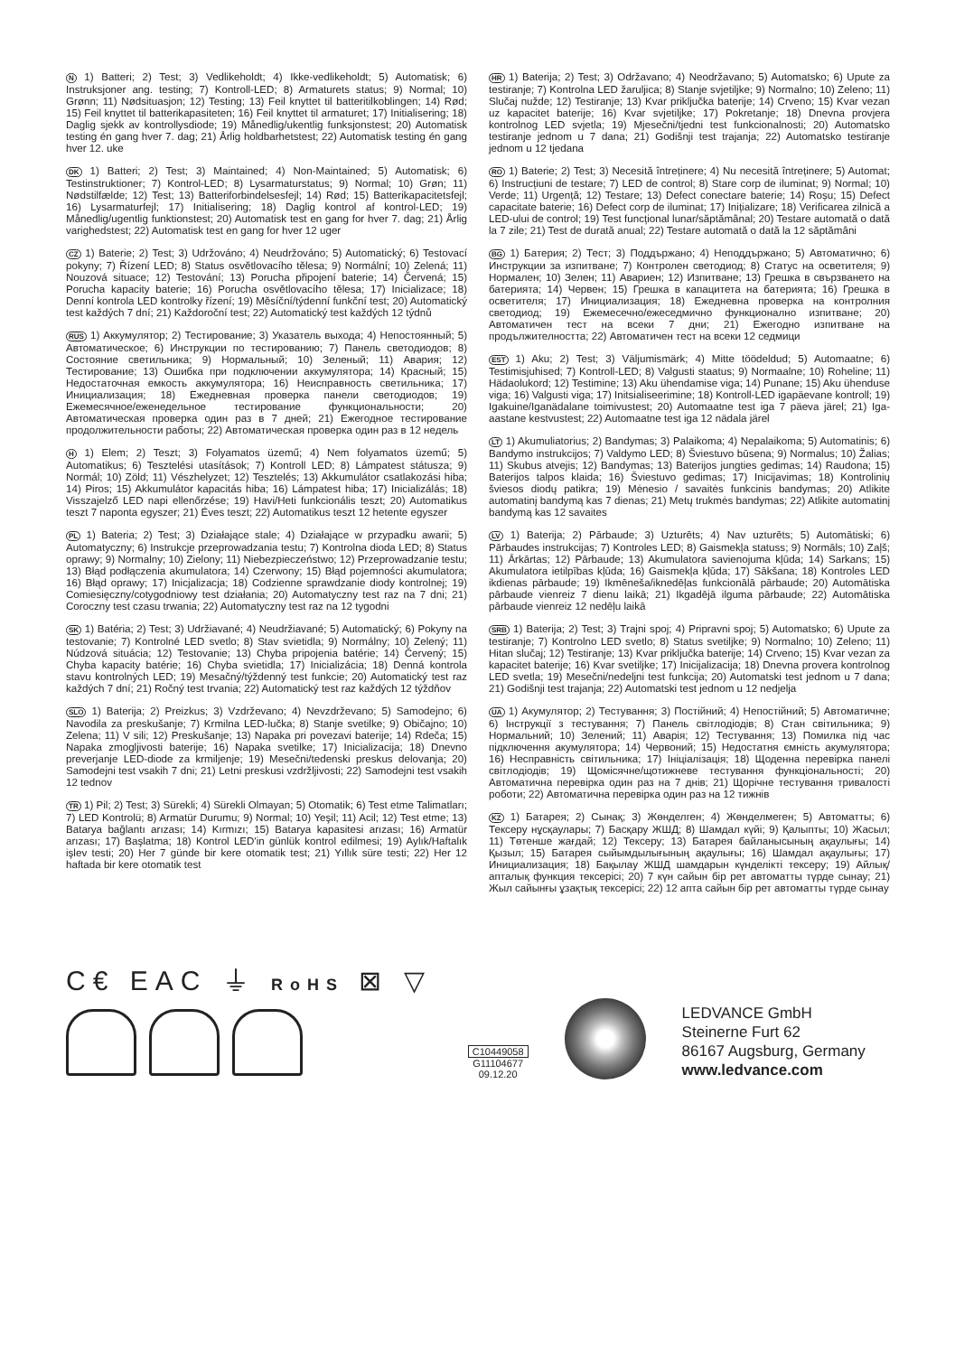N 1) Batteri; 2) Test; 3) Vedlikeholdt; 4) Ikke-vedlikeholdt; 5) Automatisk; 6) Instruksjoner ang. testing; 7) Kontroll-LED; 8) Armaturets status; 9) Normal; 10) Grønn; 11) Nødsituasjon; 12) Testing; 13) Feil knyttet til batteritilkoblingen; 14) Rød; 15) Feil knyttet til batterikapasiteten; 16) Feil knyttet til armaturet; 17) Initialisering; 18) Daglig sjekk av kontrollysdiode; 19) Månedlig/ukentlig funksjonstest; 20) Automatisk testing én gang hver 7. dag; 21) Årlig holdbarhetstest; 22) Automatisk testing én gang hver 12. uke
DK 1) Batteri; 2) Test; 3) Maintained; 4) Non-Maintained; 5) Automatisk; 6) Testinstruktioner; 7) Kontrol-LED; 8) Lysarmaturstatus; 9) Normal; 10) Grøn; 11) Nødstilfælde; 12) Test; 13) Batteriforbindelsesfejl; 14) Rød; 15) Batterikapacitetsfejl; 16) Lysarmaturfejl; 17) Initialisering; 18) Daglig kontrol af kontrol-LED; 19) Månedlig/ugentlig funktionstest; 20) Automatisk test en gang for hver 7. dag; 21) Årlig varighedstest; 22) Automatisk test en gang for hver 12 uger
CZ 1) Baterie; 2) Test; 3) Udržováno; 4) Neudržováno; 5) Automatický; 6) Testovací pokyny; 7) Řízení LED; 8) Status osvětlovacího tělesa; 9) Normální; 10) Zelená; 11) Nouzová situace; 12) Testování; 13) Porucha připojení baterie; 14) Červená; 15) Porucha kapacity baterie; 16) Porucha osvětlovacího tělesa; 17) Inicializace; 18) Denní kontrola LED kontrolky řízení; 19) Měsíční/týdenní funkční test; 20) Automatický test každých 7 dní; 21) Každoroční test; 22) Automatický test každých 12 týdnů
RUS 1) Аккумулятор; 2) Тестирование; 3) Указатель выхода; 4) Непостоянный; 5) Автоматическое; 6) Инструкции по тестированию; 7) Панель светодиодов; 8) Состояние светильника; 9) Нормальный; 10) Зеленый; 11) Авария; 12) Тестирование; 13) Ошибка при подключении аккумулятора; 14) Красный; 15) Недостаточная емкость аккумулятора; 16) Неисправность светильника; 17) Инициализация; 18) Ежедневная проверка панели светодиодов; 19) Ежемесячное/еженедельное тестирование функциональности; 20) Автоматическая проверка один раз в 7 дней; 21) Ежегодное тестирование продолжительности работы; 22) Автоматическая проверка один раз в 12 недель
H 1) Elem; 2) Teszt; 3) Folyamatos üzemű; 4) Nem folyamatos üzemű; 5) Automatikus; 6) Tesztelési utasítások; 7) Kontroll LED; 8) Lámpatest státusza; 9) Normál; 10) Zöld; 11) Vészhelyzet; 12) Tesztelés; 13) Akkumulátor csatlakozási hiba; 14) Piros; 15) Akkumulátor kapacitás hiba; 16) Lámpatest hiba; 17) Inicializálás; 18) Visszajelző LED napi ellenőrzése; 19) Havi/Heti funkcionális teszt; 20) Automatikus teszt 7 naponta egyszer; 21) Éves teszt; 22) Automatikus teszt 12 hetente egyszer
PL 1) Bateria; 2) Test; 3) Działające stale; 4) Działające w przypadku awarii; 5) Automatyczny; 6) Instrukcje przeprowadzania testu; 7) Kontrolna dioda LED; 8) Status oprawy; 9) Normalny; 10) Zielony; 11) Niebezpieczeństwo; 12) Przeprowadzanie testu; 13) Błąd podłączenia akumulatora; 14) Czerwony; 15) Błąd pojemności akumulatora; 16) Błąd oprawy; 17) Inicjalizacja; 18) Codzienne sprawdzanie diody kontrolnej; 19) Comiesięczny/cotygodniowy test działania; 20) Automatyczny test raz na 7 dni; 21) Coroczny test czasu trwania; 22) Automatyczny test raz na 12 tygodni
SK 1) Batéria; 2) Test; 3) Udržiavané; 4) Neudržiavané; 5) Automatický; 6) Pokyny na testovanie; 7) Kontrolné LED svetlo; 8) Stav svietidla; 9) Normálny; 10) Zelený; 11) Núdzová situácia; 12) Testovanie; 13) Chyba pripojenia batérie; 14) Červený; 15) Chyba kapacity batérie; 16) Chyba svietidla; 17) Inicializácia; 18) Denná kontrola stavu kontrolných LED; 19) Mesačný/týždenný test funkcie; 20) Automatický test raz každých 7 dní; 21) Ročný test trvania; 22) Automatický test raz každých 12 týždňov
SLO 1) Baterija; 2) Preizkus; 3) Vzdrževano; 4) Nevzdrževano; 5) Samodejno; 6) Navodila za preskušanje; 7) Krmilna LED-lučka; 8) Stanje svetilke; 9) Običajno; 10) Zelena; 11) V sili; 12) Preskušanje; 13) Napaka pri povezavi baterije; 14) Rdeča; 15) Napaka zmogljivosti baterije; 16) Napaka svetilke; 17) Inicializacija; 18) Dnevno preverjanje LED-diode za krmiljenje; 19) Mesečni/tedenski preskus delovanja; 20) Samodejni test vsakih 7 dni; 21) Letni preskusi vzdržljivosti; 22) Samodejni test vsakih 12 tednov
TR 1) Pil; 2) Test; 3) Sürekli; 4) Sürekli Olmayan; 5) Otomatik; 6) Test etme Talimatları; 7) LED Kontrolü; 8) Armatür Durumu; 9) Normal; 10) Yeşil; 11) Acil; 12) Test etme; 13) Batarya bağlantı arızası; 14) Kırmızı; 15) Batarya kapasitesi arızası; 16) Armatür arızası; 17) Başlatma; 18) Kontrol LED'in günlük kontrol edilmesi; 19) Aylık/Haftalık işlev testi; 20) Her 7 günde bir kere otomatik test; 21) Yıllık süre testi; 22) Her 12 haftada bir kere otomatik test
HR 1) Baterija; 2) Test; 3) Održavano; 4) Neodržavano; 5) Automatsko; 6) Upute za testiranje; 7) Kontrolna LED žaruljica; 8) Stanje svjetiljke; 9) Normalno; 10) Zeleno; 11) Slučaj nužde; 12) Testiranje; 13) Kvar priključka baterije; 14) Crveno; 15) Kvar vezan uz kapacitet baterije; 16) Kvar svjetiljke; 17) Pokretanje; 18) Dnevna provjera kontrolnog LED svjetla; 19) Mjesečni/tjedni test funkcionalnosti; 20) Automatsko testiranje jednom u 7 dana; 21) Godišnji test trajanja; 22) Automatsko testiranje jednom u 12 tjedana
RO 1) Baterie; 2) Test; 3) Necesită întreținere; 4) Nu necesită întreținere; 5) Automat; 6) Instrucțiuni de testare; 7) LED de control; 8) Stare corp de iluminat; 9) Normal; 10) Verde; 11) Urgență; 12) Testare; 13) Defect conectare baterie; 14) Roșu; 15) Defect capacitate baterie; 16) Defect corp de iluminat; 17) Inițializare; 18) Verificarea zilnică a LED-ului de control; 19) Test funcțional lunar/săptămânal; 20) Testare automată o dată la 7 zile; 21) Test de durată anual; 22) Testare automată o dată la 12 săptămâni
BG 1) Батерия; 2) Тест; 3) Поддържано; 4) Неподдържано; 5) Автоматично; 6) Инструкции за изпитване; 7) Контролен светодиод; 8) Статус на осветителя; 9) Нормален; 10) Зелен; 11) Авариен; 12) Изпитване; 13) Грешка в свързването на батерията; 14) Червен; 15) Грешка в капацитета на батерията; 16) Грешка в осветителя; 17) Инициализация; 18) Ежедневна проверка на контролния светодиод; 19) Ежемесечно/ежеседмично функционално изпитване; 20) Автоматичен тест на всеки 7 дни; 21) Ежегодно изпитване на продължителността; 22) Автоматичен тест на всеки 12 седмици
EST 1) Aku; 2) Test; 3) Väljumismärk; 4) Mitte töödeldud; 5) Automaatne; 6) Testimisjuhised; 7) Kontroll-LED; 8) Valgusti staatus; 9) Normaalne; 10) Roheline; 11) Hädaolukord; 12) Testimine; 13) Aku ühendamise viga; 14) Punane; 15) Aku ühenduse viga; 16) Valgusti viga; 17) Initsialiseerimine; 18) Kontroll-LED igapäevane kontroll; 19) Igakuine/Iganädalane toimivustest; 20) Automaatne test iga 7 päeva järel; 21) Iga-aastane kestvustest; 22) Automaatne test iga 12 nädala järel
LT 1) Akumuliatorius; 2) Bandymas; 3) Palaikoma; 4) Nepalaikoma; 5) Automatinis; 6) Bandymo instrukcijos; 7) Valdymo LED; 8) Šviestuvo būsena; 9) Normalus; 10) Žalias; 11) Skubus atvejis; 12) Bandymas; 13) Baterijos jungties gedimas; 14) Raudona; 15) Baterijos talpos klaida; 16) Šviestuvo gedimas; 17) Inicijavimas; 18) Kontrolinių šviesos diodų patikra; 19) Mėnesio / savaitės funkcinis bandymas; 20) Atlikite automatinį bandymą kas 7 dienas; 21) Metų trukmės bandymas; 22) Atlikite automatinį bandymą kas 12 savaites
LV 1) Baterija; 2) Pārbaude; 3) Uzturēts; 4) Nav uzturēts; 5) Automātiski; 6) Pārbaudes instrukcijas; 7) Kontroles LED; 8) Gaismekļa statuss; 9) Normāls; 10) Zaļš; 11) Ārkārtas; 12) Pārbaude; 13) Akumulatora savienojuma kļūda; 14) Sarkans; 15) Akumulatora ietilpības kļūda; 16) Gaismekļa kļūda; 17) Sākšana; 18) Kontroles LED ikdienas pārbaude; 19) Ikmēneša/iknedēļas funkcionālā pārbaude; 20) Automātiska pārbaude vienreiz 7 dienu laikā; 21) Ikgadējā ilguma pārbaude; 22) Automātiska pārbaude vienreiz 12 nedēļu laikā
SRB 1) Baterija; 2) Test; 3) Trajni spoj; 4) Pripravni spoj; 5) Automatsko; 6) Upute za testiranje; 7) Kontrolno LED svetlo; 8) Status svetiljke; 9) Normalno; 10) Zeleno; 11) Hitan slučaj; 12) Testiranje; 13) Kvar priključka baterije; 14) Crveno; 15) Kvar vezan za kapacitet baterije; 16) Kvar svetiljke; 17) Inicijalizacija; 18) Dnevna provera kontrolnog LED svetla; 19) Mesečni/nedeljni test funkcija; 20) Automatski test jednom u 7 dana; 21) Godišnji test trajanja; 22) Automatski test jednom u 12 nedjelja
UA 1) Акумулятор; 2) Тестування; 3) Постійний; 4) Непостійний; 5) Автоматичне; 6) Інструкції з тестування; 7) Панель світлодіодів; 8) Стан світильника; 9) Нормальний; 10) Зелений; 11) Аварія; 12) Тестування; 13) Помилка під час підключення акумулятора; 14) Червоний; 15) Недостатня ємність акумулятора; 16) Несправність світильника; 17) Ініціалізація; 18) Щоденна перевірка панелі світлодіодів; 19) Щомісячне/щотижневе тестування функціональності; 20) Автоматична перевірка один раз на 7 днів; 21) Щорічне тестування тривалості роботи; 22) Автоматична перевірка один раз на 12 тижнів
KZ 1) Батарея; 2) Сынақ; 3) Жөнделген; 4) Жөнделмеген; 5) Автоматты; 6) Тексеру нұсқаулары; 7) Басқару ЖШД; 8) Шамдал күйі; 9) Қалыпты; 10) Жасыл; 11) Төтенше жағдай; 12) Тексеру; 13) Батарея байланысының ақаулығы; 14) Қызыл; 15) Батарея сыйымдылығының ақаулығы; 16) Шамдал ақаулығы; 17) Инициализация; 18) Бақылау ЖШД шамдарын күнделікті тексеру; 19) Айлық/апталық функция тексерісі; 20) 7 күн сайын бір рет автоматты түрде сынау; 21) Жыл сайынғы ұзақтық тексерісі; 22) 12 апта сайын бір рет автоматты түрде сынау
C€ EAC ⏚ RoHS ⊠ ▽
C10449058
G11104677
09.12.20
LEDVANCE GmbH
Steinerne Furt 62
86167 Augsburg, Germany
www.ledvance.com